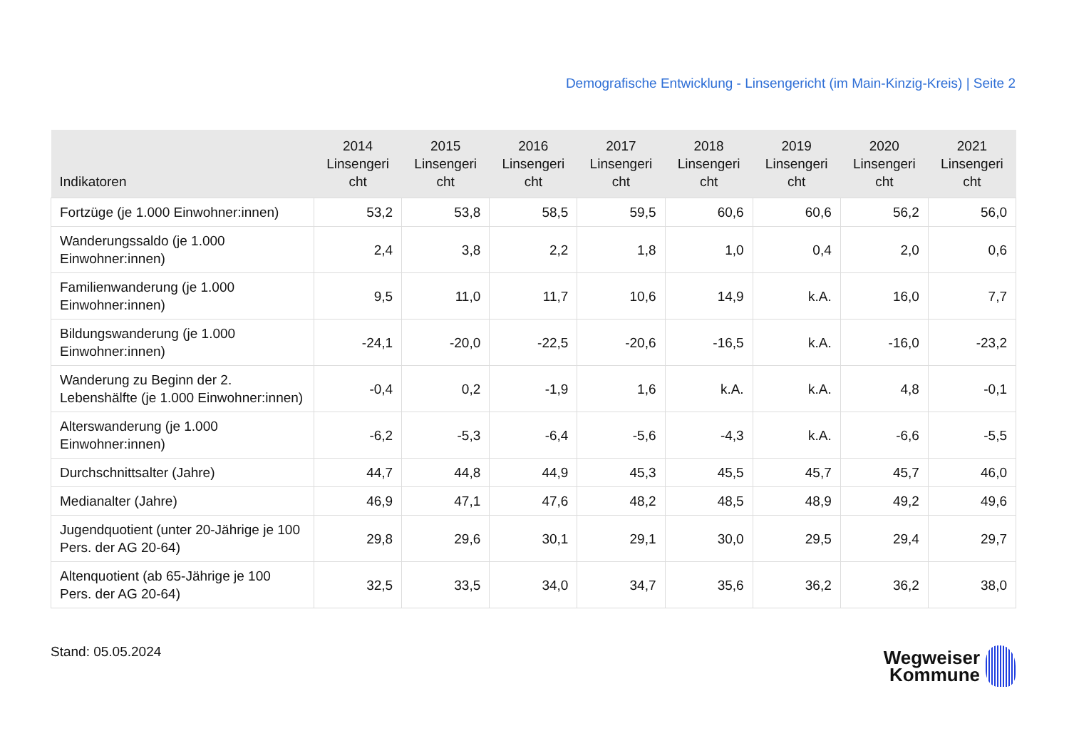Demografische Entwicklung - Linsengericht (im Main-Kinzig-Kreis) | Seite 2
| Indikatoren | 2014 Linsengeri cht | 2015 Linsengeri cht | 2016 Linsengeri cht | 2017 Linsengeri cht | 2018 Linsengeri cht | 2019 Linsengeri cht | 2020 Linsengeri cht | 2021 Linsengeri cht |
| --- | --- | --- | --- | --- | --- | --- | --- | --- |
| Fortzüge (je 1.000 Einwohner:innen) | 53,2 | 53,8 | 58,5 | 59,5 | 60,6 | 60,6 | 56,2 | 56,0 |
| Wanderungssaldo (je 1.000 Einwohner:innen) | 2,4 | 3,8 | 2,2 | 1,8 | 1,0 | 0,4 | 2,0 | 0,6 |
| Familienwanderung (je 1.000 Einwohner:innen) | 9,5 | 11,0 | 11,7 | 10,6 | 14,9 | k.A. | 16,0 | 7,7 |
| Bildungswanderung (je 1.000 Einwohner:innen) | -24,1 | -20,0 | -22,5 | -20,6 | -16,5 | k.A. | -16,0 | -23,2 |
| Wanderung zu Beginn der 2. Lebenshälfte (je 1.000 Einwohner:innen) | -0,4 | 0,2 | -1,9 | 1,6 | k.A. | k.A. | 4,8 | -0,1 |
| Alterswanderung (je 1.000 Einwohner:innen) | -6,2 | -5,3 | -6,4 | -5,6 | -4,3 | k.A. | -6,6 | -5,5 |
| Durchschnittsalter (Jahre) | 44,7 | 44,8 | 44,9 | 45,3 | 45,5 | 45,7 | 45,7 | 46,0 |
| Medianalter (Jahre) | 46,9 | 47,1 | 47,6 | 48,2 | 48,5 | 48,9 | 49,2 | 49,6 |
| Jugendquotient (unter 20-Jährige je 100 Pers. der AG 20-64) | 29,8 | 29,6 | 30,1 | 29,1 | 30,0 | 29,5 | 29,4 | 29,7 |
| Altenquotient (ab 65-Jährige je 100 Pers. der AG 20-64) | 32,5 | 33,5 | 34,0 | 34,7 | 35,6 | 36,2 | 36,2 | 38,0 |
Stand: 05.05.2024
Wegweiser
Kommune